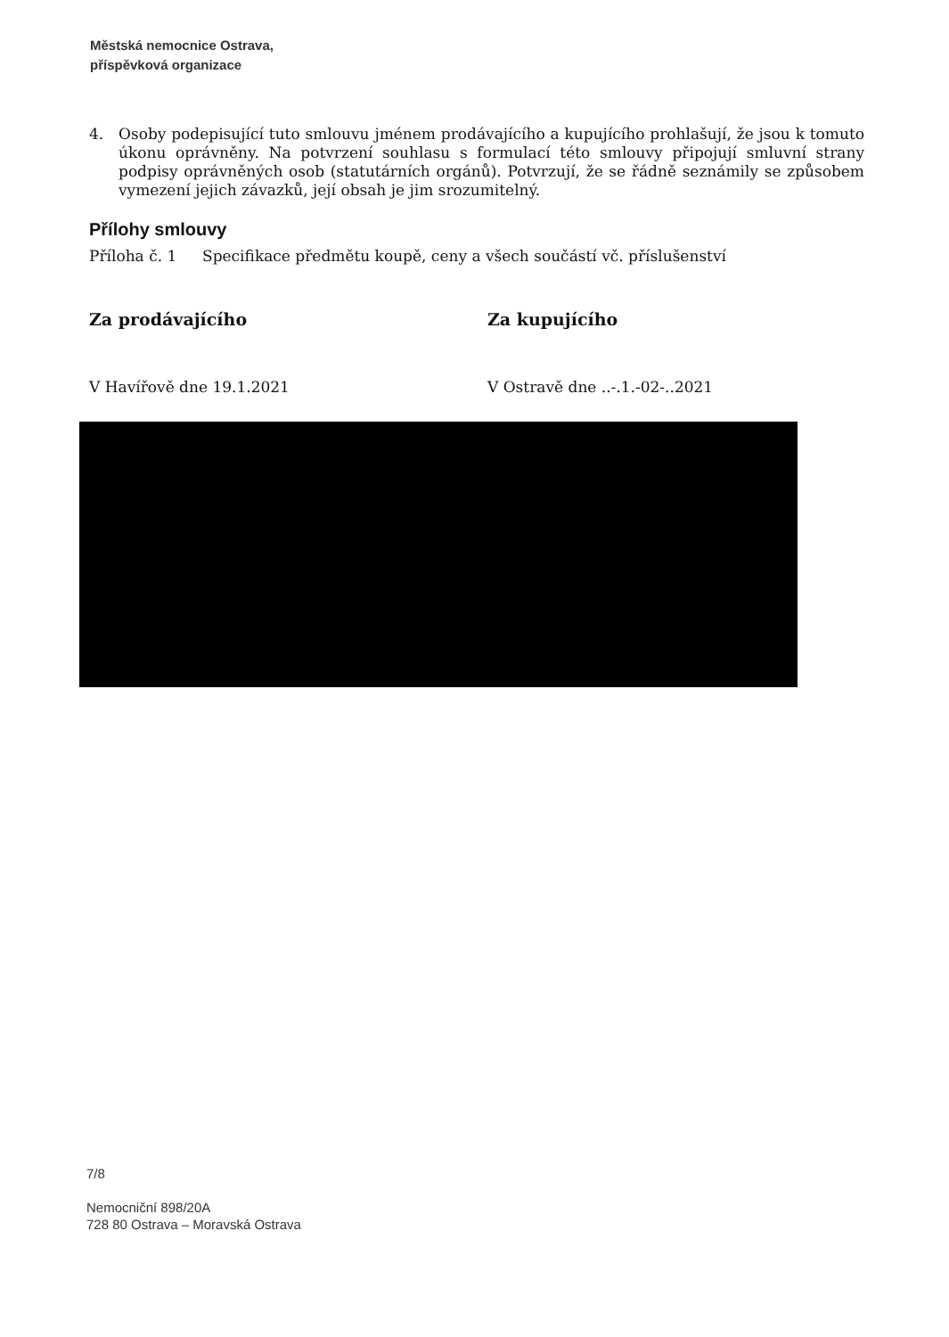Městská nemocnice Ostrava,
příspěvková organizace
4. Osoby podepisující tuto smlouvu jménem prodávajícího a kupujícího prohlašují, že jsou k tomuto úkonu oprávněny. Na potvrzení souhlasu s formulací této smlouvy připojují smluvní strany podpisy oprávněných osob (statutárních orgánů). Potvrzují, že se řádně seznámily se způsobem vymezení jejich závazků, její obsah je jim srozumitelný.
Přílohy smlouvy
Příloha č. 1 Specifikace předmětu koupě, ceny a všech součástí vč. příslušenství
Za prodávajícího
V Havířově dne 19.1.2021
Za kupujícího
V Ostravě dne ..-.1.-02-..2021
7/8
Nemocniční 898/20A
728 80 Ostrava – Moravská Ostrava